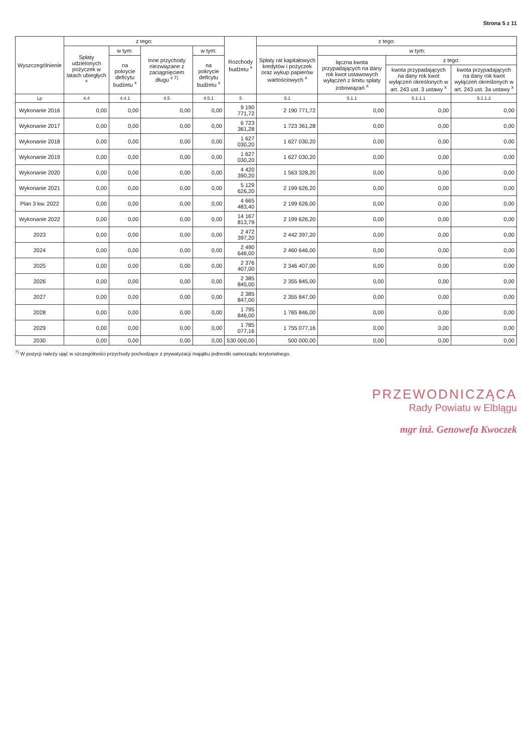Strona 5 z 11
| Wyszczególnienie | z tego: | | | | Rozchody budżetu <sup>x</sup> | z tego: | | | |
| --- | --- | --- | --- | --- | --- | --- | --- | --- | --- |
| | Spłaty udzielonych pożyczek w latach ubiegłych <sup>x</sup> | w tym: | Inne przychody niezwiązane z zaciągnięciem długu <sup>x 7)</sup> | w tym: | | Spłaty rat kapitałowych kredytów i pożyczek oraz wykup papierów wartościowych <sup>x</sup> | w tym: | | |
| | | na pokrycie deficytu budżetu <sup>x</sup> | | na pokrycie deficytu budżetu <sup>x</sup> | | | łączna kwota przypadających na dany rok kwot ustawowych wyłączeń z limitu spłaty zobowiązań <sup>x</sup> | z tego: | |
| | | | | | | | | kwota przypadających na dany rok kwot wyłączeń określonych w art. 243 ust. 3 ustawy <sup>x</sup> | kwota przypadających na dany rok kwot wyłączeń określonych w art. 243 ust. 3a ustawy <sup>x</sup> |
| Lp | 4.4 | 4.4.1 | 4.5 | 4.5.1 | 5 | 5.1 | 5.1.1 | 5.1.1.1 | 5.1.1.2 |
| Wykonanie 2016 | 0,00 | 0,00 | 0,00 | 0,00 | 9 190 771,72 | 2 190 771,72 | 0,00 | 0,00 | 0,00 |
| Wykonanie 2017 | 0,00 | 0,00 | 0,00 | 0,00 | 6 723 361,28 | 1 723 361,28 | 0,00 | 0,00 | 0,00 |
| Wykonanie 2018 | 0,00 | 0,00 | 0,00 | 0,00 | 1 627 030,20 | 1 627 030,20 | 0,00 | 0,00 | 0,00 |
| Wykonanie 2019 | 0,00 | 0,00 | 0,00 | 0,00 | 1 627 030,20 | 1 627 030,20 | 0,00 | 0,00 | 0,00 |
| Wykonanie 2020 | 0,00 | 0,00 | 0,00 | 0,00 | 4 420 390,20 | 1 563 328,20 | 0,00 | 0,00 | 0,00 |
| Wykonanie 2021 | 0,00 | 0,00 | 0,00 | 0,00 | 5 129 626,20 | 2 199 626,20 | 0,00 | 0,00 | 0,00 |
| Plan 3 kw. 2022 | 0,00 | 0,00 | 0,00 | 0,00 | 4 665 483,40 | 2 199 626,00 | 0,00 | 0,00 | 0,00 |
| Wykonanie 2022 | 0,00 | 0,00 | 0,00 | 0,00 | 14 167 813,79 | 2 199 626,20 | 0,00 | 0,00 | 0,00 |
| 2023 | 0,00 | 0,00 | 0,00 | 0,00 | 2 472 397,20 | 2 442 397,20 | 0,00 | 0,00 | 0,00 |
| 2024 | 0,00 | 0,00 | 0,00 | 0,00 | 2 490 646,00 | 2 460 646,00 | 0,00 | 0,00 | 0,00 |
| 2025 | 0,00 | 0,00 | 0,00 | 0,00 | 2 376 407,00 | 2 346 407,00 | 0,00 | 0,00 | 0,00 |
| 2026 | 0,00 | 0,00 | 0,00 | 0,00 | 2 385 845,00 | 2 355 845,00 | 0,00 | 0,00 | 0,00 |
| 2027 | 0,00 | 0,00 | 0,00 | 0,00 | 2 385 847,00 | 2 355 847,00 | 0,00 | 0,00 | 0,00 |
| 2028 | 0,00 | 0,00 | 0,00 | 0,00 | 1 795 846,00 | 1 765 846,00 | 0,00 | 0,00 | 0,00 |
| 2029 | 0,00 | 0,00 | 0,00 | 0,00 | 1 785 077,16 | 1 755 077,16 | 0,00 | 0,00 | 0,00 |
| 2030 | 0,00 | 0,00 | 0,00 | 0,00 | 530 000,00 | 500 000,00 | 0,00 | 0,00 | 0,00 |
<sup>7)</sup> W pozycji należy ująć w szczególności przychody pochodzące z prywatyzacji majątku jednostki samorządu terytorialnego.
PRZEWODNICZĄCA
Rady Powiatu w Elblągu
mgr inż. Genowefa Kwoczek